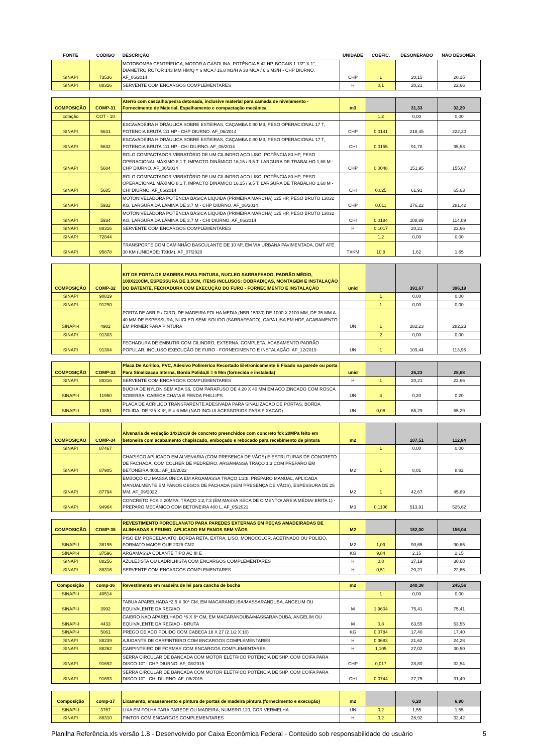| FONTE | CÓDIGO | DESCRIÇÃO | UNIDADE | COEFIC. | DESONERADO | NÃO DESONER. |
| --- | --- | --- | --- | --- | --- | --- |
| SINAPI | 73536 | MOTOBOMBA CENTRÍFUGA, MOTOR A GASOLINA, POTÊNCIA 5,42 HP, BOCAIS 1 1/2" X 1", DIÂMETRO ROTOR 143 MM HM/Q = 6 MCA / 16,8 M3/H A 38 MCA / 6,6 M3/H - CHP DIURNO. AF_06/2014 | CHP | 1 | 20,15 | 20,15 |
| SINAPI | 88316 | SERVENTE COM ENCARGOS COMPLEMENTARES | H | 0,1 | 20,21 | 22,66 |
| COMPOSIÇÃO | COMP-31 | Aterro com cascalho/pedra detonada, inclusive material para camada de nivelamento - Fornecimento de Material, Espalhamento e compactação mecânica | m3 | | 31,33 | 32,29 |
| cotação | COT - 10 | | | 1,2 | 0,00 | 0,00 |
| SINAPI | 5631 | ESCAVADEIRA HIDRÁULICA SOBRE ESTEIRAS, CAÇAMBA 0,80 M3, PESO OPERACIONAL 17 T, POTENCIA BRUTA 111 HP - CHP DIURNO. AF_06/2014 | CHP | 0,0141 | 218,45 | 222,20 |
| SINAPI | 5632 | ESCAVADEIRA HIDRÁULICA SOBRE ESTEIRAS, CAÇAMBA 0,80 M3, PESO OPERACIONAL 17 T, POTENCIA BRUTA 111 HP - CHI DIURNO. AF_06/2014 | CHI | 0,0155 | 91,78 | 95,53 |
| SINAPI | 5684 | ROLO COMPACTADOR VIBRATÓRIO DE UM CILINDRO AÇO LISO, POTÊNCIA 80 HP, PESO OPERACIONAL MÁXIMO 8,1 T, IMPACTO DINÂMICO 16,15 / 9,5 T, LARGURA DE TRABALHO 1,68 M - CHP DIURNO. AF_06/2014 | CHP | 0,0048 | 151,95 | 155,67 |
| SINAPI | 5685 | ROLO COMPACTADOR VIBRATÓRIO DE UM CILINDRO AÇO LISO, POTÊNCIA 80 HP, PESO OPERACIONAL MÁXIMO 8,1 T, IMPACTO DINÂMICO 16,15 / 9,5 T, LARGURA DE TRABALHO 1,68 M - CHI DIURNO. AF_06/2014 | CHI | 0,025 | 61,91 | 65,63 |
| SINAPI | 5932 | MOTONIVELADORA POTÊNCIA BÁSICA LÍQUIDA (PRIMEIRA MARCHA) 125 HP, PESO BRUTO 13032 KG, LARGURA DA LÂMINA DE 3,7 M - CHP DIURNO. AF_06/2014 | CHP | 0,011 | 276,22 | 281,42 |
| SINAPI | 5934 | MOTONIVELADORA POTÊNCIA BÁSICA LÍQUIDA (PRIMEIRA MARCHA) 125 HP, PESO BRUTO 13032 KG, LARGURA DA LÂMINA DE 3,7 M - CHI DIURNO. AF_06/2014 | CHI | 0,0184 | 108,89 | 114,09 |
| SINAPI | 88316 | SERVENTE COM ENCARGOS COMPLEMENTARES | H | 0,1017 | 20,21 | 22,66 |
| SINAPI | 72844 | | | 1,2 | 0,00 | 0,00 |
| SINAPI | 95878 | TRANSPORTE COM CAMINHÃO BASCULANTE DE 10 M³, EM VIA URBANA PAVIMENTADA, DMT ATÉ 30 KM (UNIDADE: TXKM). AF_07/2020 | TXKM | 10,8 | 1,62 | 1,65 |
| COMPOSIÇÃO | COMP-32 | KIT DE PORTA DE MADEIRA PARA PINTURA, NUCLEO SARRAFEADO, PADRÃO MÉDIO, 100X210CM, ESPESSURA DE 3,5CM, ITENS INCLUSOS: DOBRADIÇAS, MONTAGEM E INSTALAÇÃO DO BATENTE, FECHADURA COM EXECUÇÃO DO FURO - FORNECIMENTO E INSTALAÇÃO | unid | | 391,67 | 396,19 |
| SINAPI | 90819 | | | 1 | 0,00 | 0,00 |
| SINAPI | 91290 | | | 1 | 0,00 | 0,00 |
| SINAPI-I | 4982 | PORTA DE ABRIR / GIRO, DE MADEIRA FOLHA MEDIA (NBR 15930) DE 1000 X 2100 MM, DE 35 MM A 40 MM DE ESPESSURA, NUCLEO SEMI-SOLIDO (SARRAFEADO), CAPA LISA EM HDF, ACABAMENTO EM PRIMER PARA PINTURA | UN | 1 | 282,23 | 282,23 |
| SINAPI | 91303 | | | 2 | 0,00 | 0,00 |
| SINAPI | 91304 | FECHADURA DE EMBUTIR COM CILINDRO, EXTERNA, COMPLETA, ACABAMENTO PADRÃO POPULAR, INCLUSO EXECUÇÃO DE FURO - FORNECIMENTO E INSTALAÇÃO. AF_12/2019 | UN | 1 | 109,44 | 113,96 |
| COMPOSIÇÃO | COMP-33 | Placa De Acrilico, PVC, Adesivo Polimérico Recortado Eletronicamente E Fixado na parede ou porta Para Sinalizacao Interna, Borda Polida,E = 6 Mm (fornecida e instalada) | unid | | 26,23 | 28,68 |
| SINAPI | 88316 | SERVENTE COM ENCARGOS COMPLEMENTARES | H | 1 | 20,21 | 22,66 |
| SINAPI-I | 11950 | BUCHA DE NYLON SEM ABA S6, COM PARAFUSO DE 4,20 X 40 MM EM ACO ZINCADO COM ROSCA SOBERBA, CABECA CHATA E FENDA PHILLIPS | UN | 4 | 0,20 | 0,20 |
| SINAPI-I | 10851 | PLACA DE ACRILICO TRANSPARENTE ADESIVADA PARA SINALIZACAO DE PORTAS, BORDA POLIDA, DE *25 X 8*, E = 6 MM (NAO INCLUI ACESSORIOS PARA FIXACAO) | UN | 0,08 | 65,29 | 65,29 |
| COMPOSIÇÃO | COMP-34 | Alvenaria de vedação 14x19x39 de concreto preenchidos com concreto fck 20MPa feito em betoneira com acabamento chapiscado, emboçado e rebocado para recebimento de pintura | m2 | | 107,51 | 112,84 |
| SINAPI | 87467 | | | 1 | 0,00 | 0,00 |
| SINAPI | 87905 | CHAPISCO APLICADO EM ALVENARIA (COM PRESENÇA DE VÃOS) E ESTRUTURAS DE CONCRETO DE FACHADA, COM COLHER DE PEDREIRO. ARGAMASSA TRAÇO 1:3 COM PREPARO EM BETONEIRA 400L. AF_10/2022 | M2 | 1 | 8,01 | 8,82 |
| SINAPI | 87794 | EMBOÇO OU MASSA ÚNICA EM ARGAMASSA TRAÇO 1:2:8, PREPARO MANUAL, APLICADA MANUALMENTE EM PANOS CEGOS DE FACHADA (SEM PRESENÇA DE VÃOS), ESPESSURA DE 25 MM. AF_09/2022 | M2 | 1 | 42,67 | 45,89 |
| SINAPI | 94964 | CONCRETO FCK = 20MPA, TRAÇO 1:2,7:3 (EM MASSA SECA DE CIMENTO/ AREIA MÉDIA/ BRITA 1) - PREPARO MECÂNICO COM BETONEIRA 400 L. AF_05/2021 | M3 | 0,1106 | 513,91 | 525,62 |
| COMPOSIÇÃO | COMP-35 | REVESTIMENTO PORCELANATO PARA PAREDES EXTERNAS EM PEÇAS AMADEIRADAS DE ALINHADAS A PRUMO, APLICADO EM PANOS SEM VÃOS | M2 | | 152,00 | 156,04 |
| SINAPI-I | 38195 | PISO EM PORCELANATO, BORDA RETA, EXTRA, LISO, MONOCOLOR, ACETINADO OU POLIDO, FORMATO MAIOR QUE 2025 CM2 | M2 | 1,09 | 90,65 | 90,65 |
| SINAPI-I | 37596 | ARGAMASSA COLANTE TIPO AC III E | KG | 9,84 | 2,15 | 2,15 |
| SINAPI | 88256 | AZULEJISTA OU LADRILHISTA COM ENCARGOS COMPLEMENTARES | H | 0,8 | 27,19 | 30,68 |
| SINAPI | 88316 | SERVENTE COM ENCARGOS COMPLEMENTARES | H | 0,51 | 20,21 | 22,66 |
| Composição | comp-36 | Revestimento em madeira de lei para cancha de bocha | m2 | | 240,38 | 245,56 |
| SINAPI-I | 40514 | | | 1 | 0,00 | 0,00 |
| SINAPI-I | 3992 | TABUA APARELHADA *2,5 X 30* CM, EM MACARANDUBA/MASSARANDUBA, ANGELIM OU EQUIVALENTE DA REGIAO | M | 1,9604 | 75,41 | 75,41 |
| SINAPI-I | 4433 | CAIBRO NAO APARELHADO *6 X 6* CM, EM MACARANDUBA/MASSARANDUBA, ANGELIM OU EQUIVALENTE DA REGIAO - BRUTA | M | 0,8 | 63,55 | 63,55 |
| SINAPI-I | 5061 | PREGO DE ACO POLIDO COM CABECA 18 X 27 (2 1/2 X 10) | KG | 0,0784 | 17,40 | 17,40 |
| SINAPI | 88239 | AJUDANTE DE CARPINTEIRO COM ENCARGOS COMPLEMENTARES | H | 0,3683 | 21,62 | 24,28 |
| SINAPI | 88262 | CARPINTEIRO DE FORMAS COM ENCARGOS COMPLEMENTARES | H | 1,105 | 27,02 | 30,50 |
| SINAPI | 91692 | SERRA CIRCULAR DE BANCADA COM MOTOR ELÉTRICO POTÊNCIA DE 5HP, COM COIFA PARA DISCO 10" - CHP DIURNO. AF_08/2015 | CHP | 0,017 | 28,80 | 32,54 |
| SINAPI | 91693 | SERRA CIRCULAR DE BANCADA COM MOTOR ELÉTRICO POTÊNCIA DE 5HP, COM COIFA PARA DISCO 10" - CHI DIURNO. AF_08/2015 | CHI | 0,0744 | 27,75 | 31,49 |
| Composição | comp-37 | Lixamento, emassamento e pintura de portas de madeira pintura (fornecimento e execução) | m2 | | 6,20 | 6,90 |
| SINAPI-I | 3767 | LIXA EM FOLHA PARA PAREDE OU MADEIRA, NUMERO 120, COR VERMELHA | UN | 0,2 | 1,55 | 1,55 |
| SINAPI | 88310 | PINTOR COM ENCARGOS COMPLEMENTARES | H | 0,2 | 28,92 | 32,42 |
Planilha Referência.xls versão 1.8 - Desenvolvido por Caixa Econômica Federal - Conteúdo sob responsabilidade do usuário 5